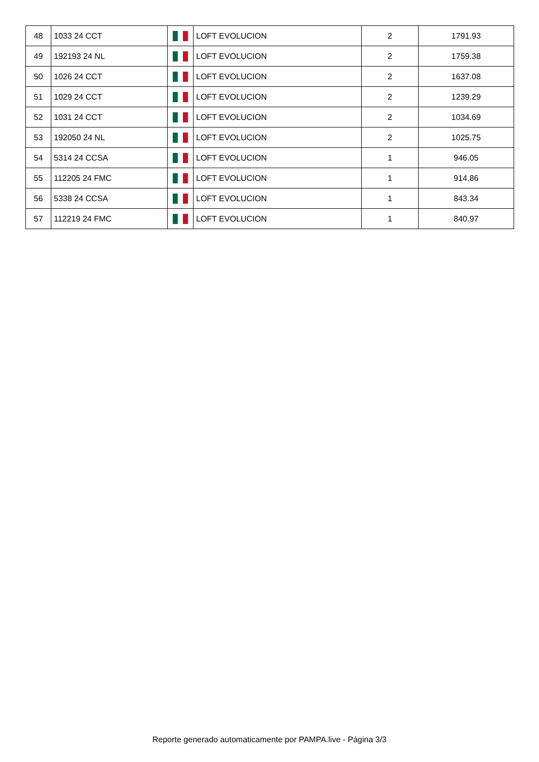| 48 | 1033 24 CCT | | LOFT EVOLUCION | 2 | 1791.93 |
| 49 | 192193 24 NL | | LOFT EVOLUCION | 2 | 1759.38 |
| 50 | 1026 24 CCT | | LOFT EVOLUCION | 2 | 1637.08 |
| 51 | 1029 24 CCT | | LOFT EVOLUCION | 2 | 1239.29 |
| 52 | 1031 24 CCT | | LOFT EVOLUCION | 2 | 1034.69 |
| 53 | 192050 24 NL | | LOFT EVOLUCION | 2 | 1025.75 |
| 54 | 5314 24 CCSA | | LOFT EVOLUCION | 1 | 946.05 |
| 55 | 112205 24 FMC | | LOFT EVOLUCION | 1 | 914.86 |
| 56 | 5338 24 CCSA | | LOFT EVOLUCION | 1 | 843.34 |
| 57 | 112219 24 FMC | | LOFT EVOLUCION | 1 | 840.97 |
Reporte generado automaticamente por PAMPA.live - Página 3/3